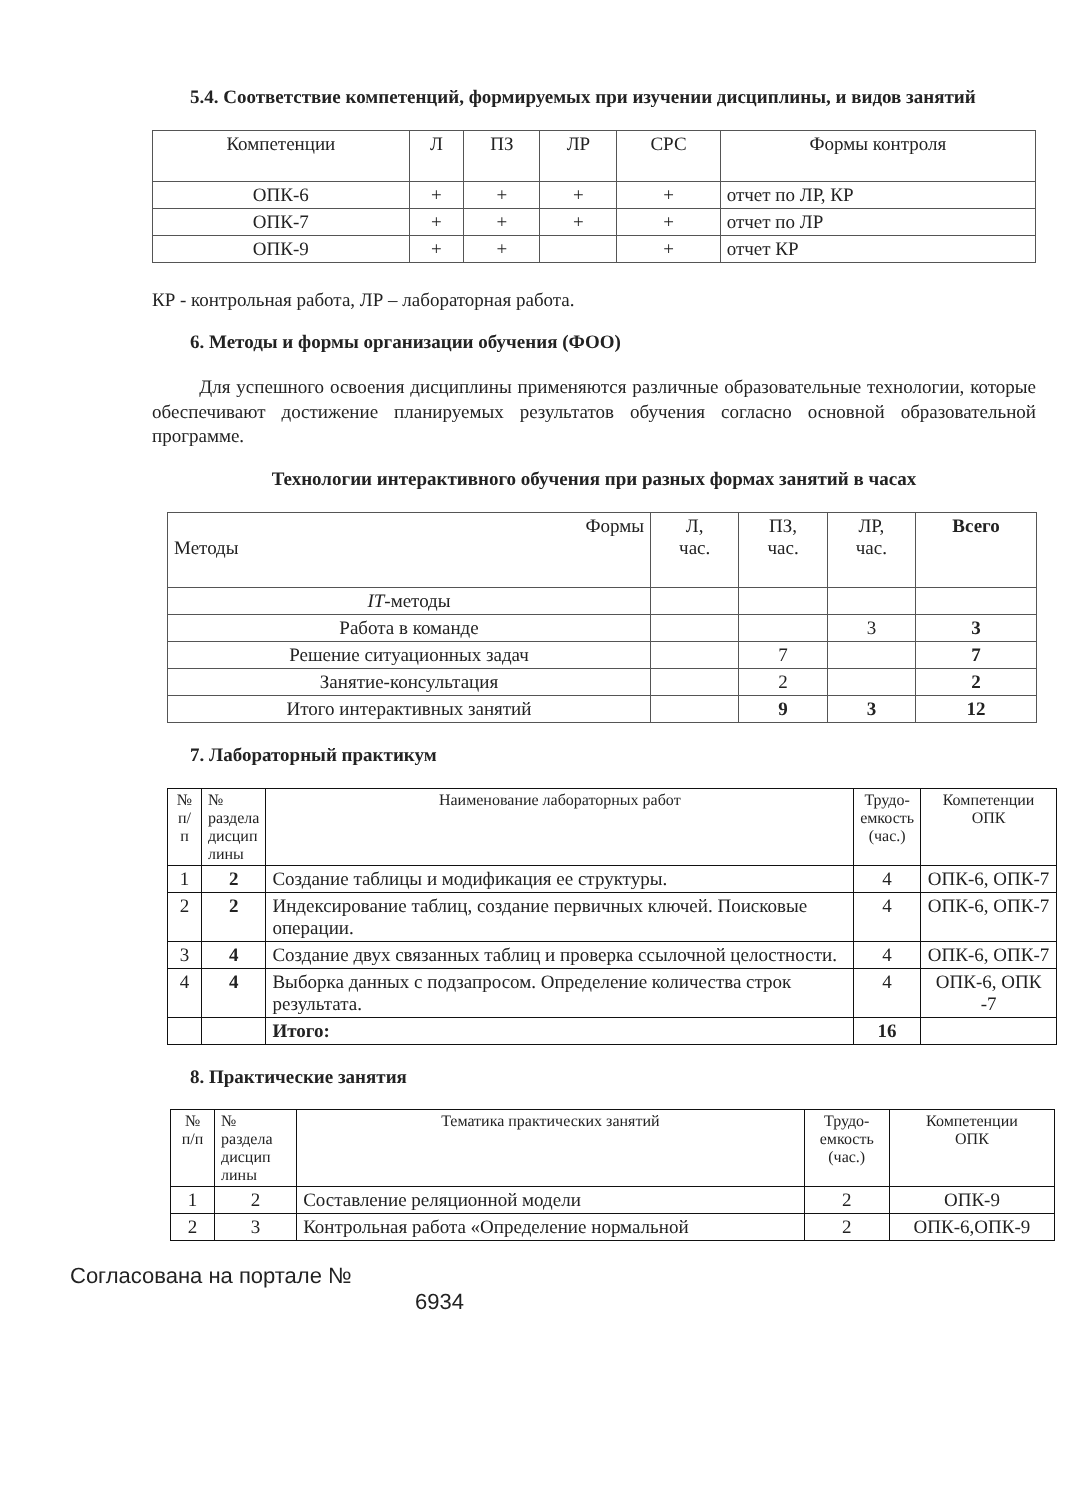5.4. Соответствие компетенций, формируемых при изучении дисциплины, и видов занятий
| Компетенции | Л | ПЗ | ЛР | СРС | Формы контроля |
| --- | --- | --- | --- | --- | --- |
| ОПК-6 | + | + | + | + | отчет по ЛР, КР |
| ОПК-7 | + | + | + | + | отчет по ЛР |
| ОПК-9 | + | + | | + | отчет КР |
КР - контрольная работа, ЛР – лабораторная работа.
6. Методы и формы организации обучения (ФОО)
Для успешного освоения дисциплины применяются различные образовательные технологии, которые обеспечивают достижение планируемых результатов обучения согласно основной образовательной программе.
Технологии интерактивного обучения при разных формах занятий в часах
| Формы Методы | Л, час. | ПЗ, час. | ЛР, час. | Всего |
| IT -методы | | | | |
| Работа в команде | | | 3 | 3 |
| Решение ситуационных задач | | 7 | | 7 |
| Занятие-консультация | | 2 | | 2 |
| Итого интерактивных занятий | | 9 | 3 | 12 |
7. Лабораторный практикум
| № п/п | № раздела дисцип лины | Наименование лабораторных работ | Трудо- емкость (час.) | Компетенции ОПК |
| 1 | 2 | Создание таблицы и модификация ее структуры. | 4 | ОПК-6, ОПК-7 |
| 2 | 2 | Индексирование таблиц, создание первичных ключей. Поисковые операции. | 4 | ОПК-6, ОПК-7 |
| 3 | 4 | Создание двух связанных таблиц и проверка ссылочной целостности. | 4 | ОПК-6, ОПК-7 |
| 4 | 4 | Выборка данных с подзапросом. Определение количества строк результата. | 4 | ОПК-6, ОПК -7 |
| | | Итого: | 16 | |
8. Практические занятия
| № п/п | № раздела дисцип лины | Тематика практических занятий | Трудо- емкость (час.) | Компетенции ОПК |
| 1 | 2 | Составление реляционной модели | 2 | ОПК-9 |
| 2 | 3 | Контрольная работа «Определение нормальной | 2 | ОПК-6,ОПК-9 |
Согласована на портале №
6934